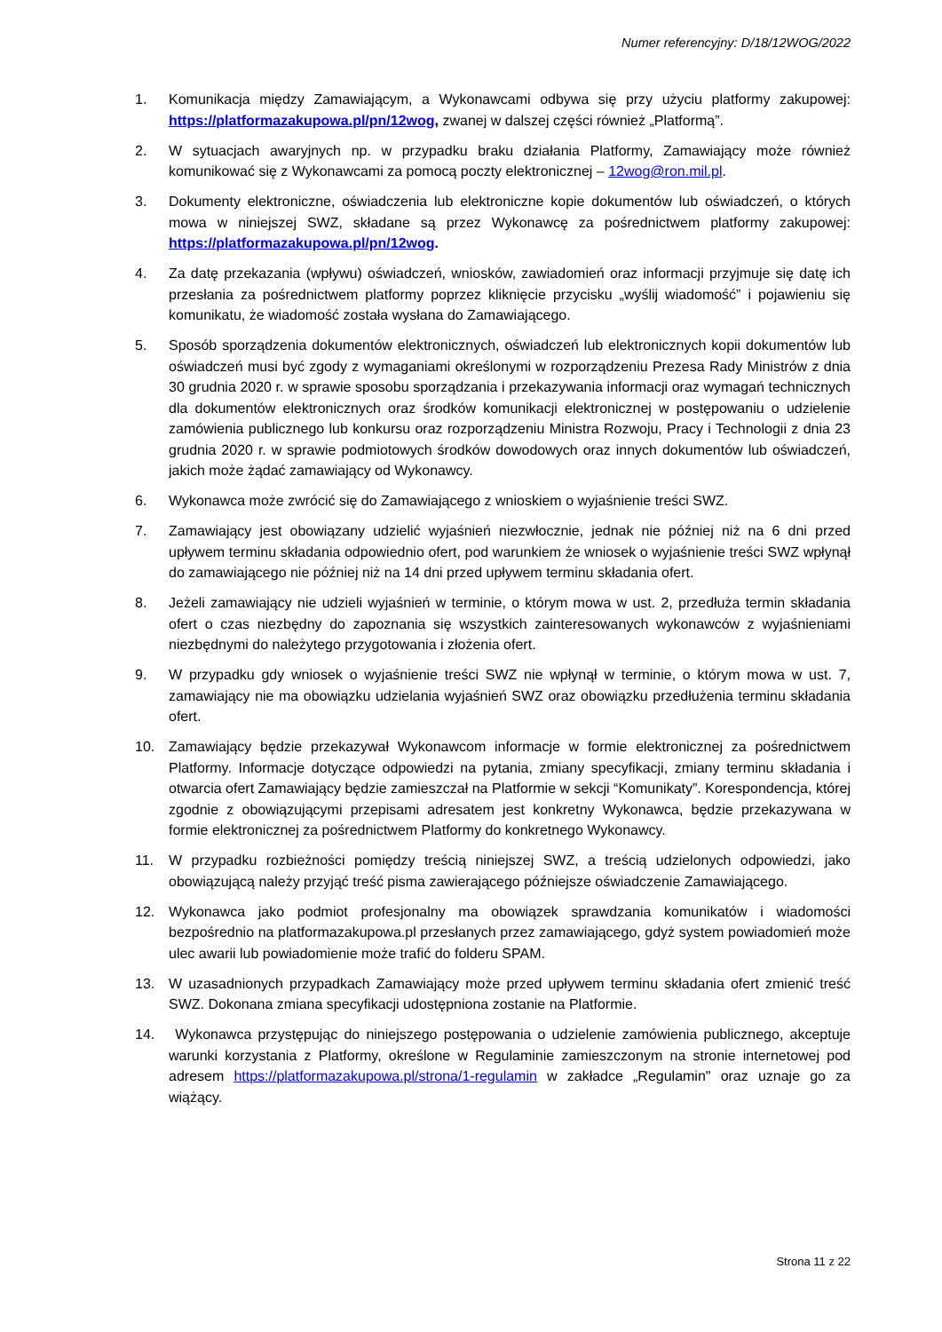Numer referencyjny: D/18/12WOG/2022
1. Komunikacja między Zamawiającym, a Wykonawcami odbywa się przy użyciu platformy zakupowej: https://platformazakupowa.pl/pn/12wog, zwanej w dalszej części również „Platformą”.
2. W sytuacjach awaryjnych np. w przypadku braku działania Platformy, Zamawiający może również komunikować się z Wykonawcami za pomocą poczty elektronicznej – 12wog@ron.mil.pl.
3. Dokumenty elektroniczne, oświadczenia lub elektroniczne kopie dokumentów lub oświadczeń, o których mowa w niniejszej SWZ, składane są przez Wykonawcę za pośrednictwem platformy zakupowej: https://platformazakupowa.pl/pn/12wog.
4. Za datę przekazania (wpływu) oświadczeń, wniosków, zawiadomień oraz informacji przyjmuje się datę ich przesłania za pośrednictwem platformy poprzez kliknięcie przycisku „wyślij wiadomość” i pojawieniu się komunikatu, że wiadomość została wysłana do Zamawiającego.
5. Sposób sporządzenia dokumentów elektronicznych, oświadczeń lub elektronicznych kopii dokumentów lub oświadczeń musi być zgody z wymaganiami określonymi w rozporządzeniu Prezesa Rady Ministrów z dnia 30 grudnia 2020 r. w sprawie sposobu sporządzania i przekazywania informacji oraz wymagań technicznych dla dokumentów elektronicznych oraz środków komunikacji elektronicznej w postępowaniu o udzielenie zamówienia publicznego lub konkursu oraz rozporządzeniu Ministra Rozwoju, Pracy i Technologii z dnia 23 grudnia 2020 r. w sprawie podmiotowych środków dowodowych oraz innych dokumentów lub oświadczeń, jakich może żądać zamawiający od Wykonawcy.
6. Wykonawca może zwrócić się do Zamawiającego z wnioskiem o wyjaśnienie treści SWZ.
7. Zamawiający jest obowiązany udzielić wyjaśnień niezwłocznie, jednak nie później niż na 6 dni przed upływem terminu składania odpowiednio ofert, pod warunkiem że wniosek o wyjaśnienie treści SWZ wpłynął do zamawiającego nie później niż na 14 dni przed upływem terminu składania ofert.
8. Jeżeli zamawiający nie udzieli wyjaśnień w terminie, o którym mowa w ust. 2, przedłuża termin składania ofert o czas niezbędny do zapoznania się wszystkich zainteresowanych wykonawców z wyjaśnieniami niezbędnymi do należytego przygotowania i złożenia ofert.
9. W przypadku gdy wniosek o wyjaśnienie treści SWZ nie wpłynął w terminie, o którym mowa w ust. 7, zamawiający nie ma obowiązku udzielania wyjaśnień SWZ oraz obowiązku przedłużenia terminu składania ofert.
10. Zamawiający będzie przekazywał Wykonawcom informacje w formie elektronicznej za pośrednictwem Platformy. Informacje dotyczące odpowiedzi na pytania, zmiany specyfikacji, zmiany terminu składania i otwarcia ofert Zamawiający będzie zamieszczał na Platformie w sekcji “Komunikaty”. Korespondencja, której zgodnie z obowiązującymi przepisami adresatem jest konkretny Wykonawca, będzie przekazywana w formie elektronicznej za pośrednictwem Platformy do konkretnego Wykonawcy.
11. W przypadku rozbieżności pomiędzy treścią niniejszej SWZ, a treścią udzielonych odpowiedzi, jako obowiązującą należy przyjąć treść pisma zawierającego późniejsze oświadczenie Zamawiającego.
12. Wykonawca jako podmiot profesjonalny ma obowiązek sprawdzania komunikatów i wiadomości bezpośrednio na platformazakupowa.pl przesłanych przez zamawiającego, gdyż system powiadomień może ulec awarii lub powiadomienie może trafić do folderu SPAM.
13. W uzasadnionych przypadkach Zamawiający może przed upływem terminu składania ofert zmienić treść SWZ. Dokonana zmiana specyfikacji udostępniona zostanie na Platformie.
14. Wykonawca przystępując do niniejszego postępowania o udzielenie zamówienia publicznego, akceptuje warunki korzystania z Platformy, określone w Regulaminie zamieszczonym na stronie internetowej pod adresem https://platformazakupowa.pl/strona/1-regulamin w zakładce „Regulamin" oraz uznaje go za wiążący.
Strona 11 z 22